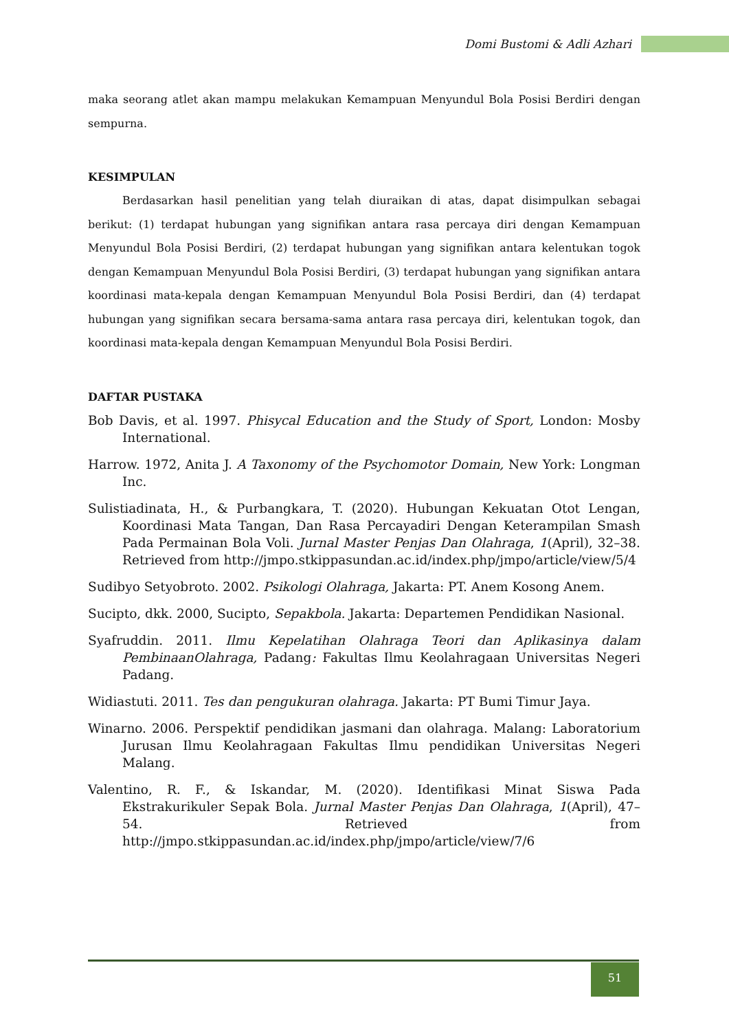Domi Bustomi & Adli Azhari
maka seorang atlet akan mampu melakukan Kemampuan Menyundul Bola Posisi Berdiri dengan sempurna.
KESIMPULAN
Berdasarkan hasil penelitian yang telah diuraikan di atas, dapat disimpulkan sebagai berikut: (1) terdapat hubungan yang signifikan antara rasa percaya diri dengan Kemampuan Menyundul Bola Posisi Berdiri, (2) terdapat hubungan yang signifikan antara kelentukan togok dengan Kemampuan Menyundul Bola Posisi Berdiri, (3) terdapat hubungan yang signifikan antara koordinasi mata-kepala dengan Kemampuan Menyundul Bola Posisi Berdiri, dan (4) terdapat hubungan yang signifikan secara bersama-sama antara rasa percaya diri, kelentukan togok, dan koordinasi mata-kepala dengan Kemampuan Menyundul Bola Posisi Berdiri.
DAFTAR PUSTAKA
Bob Davis, et al. 1997. Phisycal Education and the Study of Sport, London: Mosby International.
Harrow. 1972, Anita J. A Taxonomy of the Psychomotor Domain, New York: Longman Inc.
Sulistiadinata, H., & Purbangkara, T. (2020). Hubungan Kekuatan Otot Lengan, Koordinasi Mata Tangan, Dan Rasa Percayadiri Dengan Keterampilan Smash Pada Permainan Bola Voli. Jurnal Master Penjas Dan Olahraga, 1(April), 32–38. Retrieved from http://jmpo.stkippasundan.ac.id/index.php/jmpo/article/view/5/4
Sudibyo Setyobroto. 2002. Psikologi Olahraga, Jakarta: PT. Anem Kosong Anem.
Sucipto, dkk. 2000, Sucipto, Sepakbola. Jakarta: Departemen Pendidikan Nasional.
Syafruddin. 2011. Ilmu Kepelatihan Olahraga Teori dan Aplikasinya dalam PembinaanOlahraga, Padang: Fakultas Ilmu Keolahragaan Universitas Negeri Padang.
Widiastuti. 2011. Tes dan pengukuran olahraga. Jakarta: PT Bumi Timur Jaya.
Winarno. 2006. Perspektif pendidikan jasmani dan olahraga. Malang: Laboratorium Jurusan Ilmu Keolahragaan Fakultas Ilmu pendidikan Universitas Negeri Malang.
Valentino, R. F., & Iskandar, M. (2020). Identifikasi Minat Siswa Pada Ekstrakurikuler Sepak Bola. Jurnal Master Penjas Dan Olahraga, 1(April), 47–54. Retrieved from http://jmpo.stkippasundan.ac.id/index.php/jmpo/article/view/7/6
51